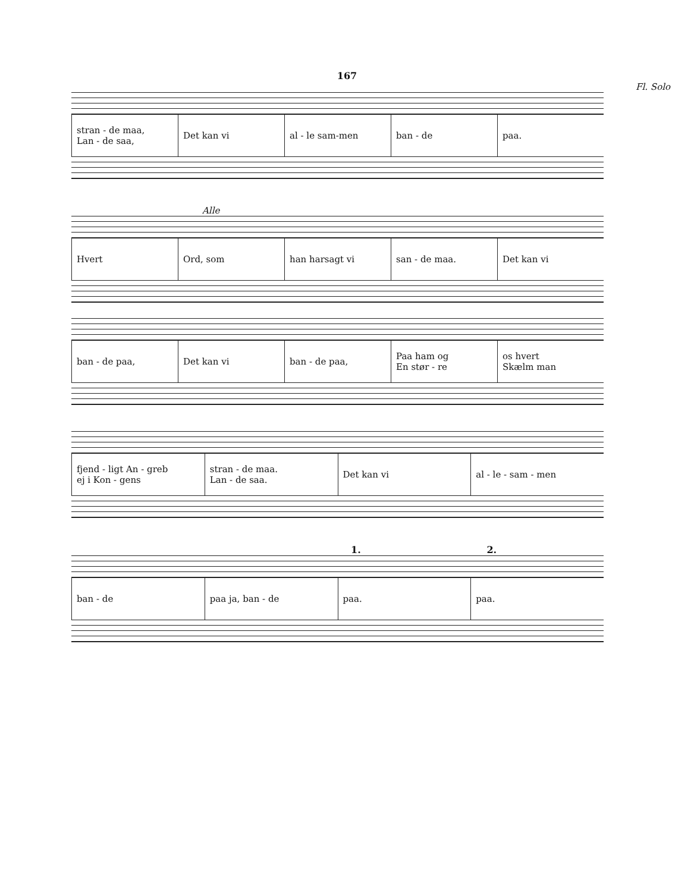167
Fl. Solo
stran - de maa,
Lan - de saa,
Det kan vi al - le sam-men ban - de paa.
Alle
Hvert Ord, som han harsagt vi san - de maa. Det kan vi
ban - de paa, Det kan vi ban - de paa,
Paa ham og
En stør - re
os hvert
Skælm man
fjend - ligt An - greb
ej i Kon - gens
stran - de maa.
Lan - de saa.
Det kan vi al - le - sam - men
1. 2.
ban - de paa ja, ban - de paa. paa.